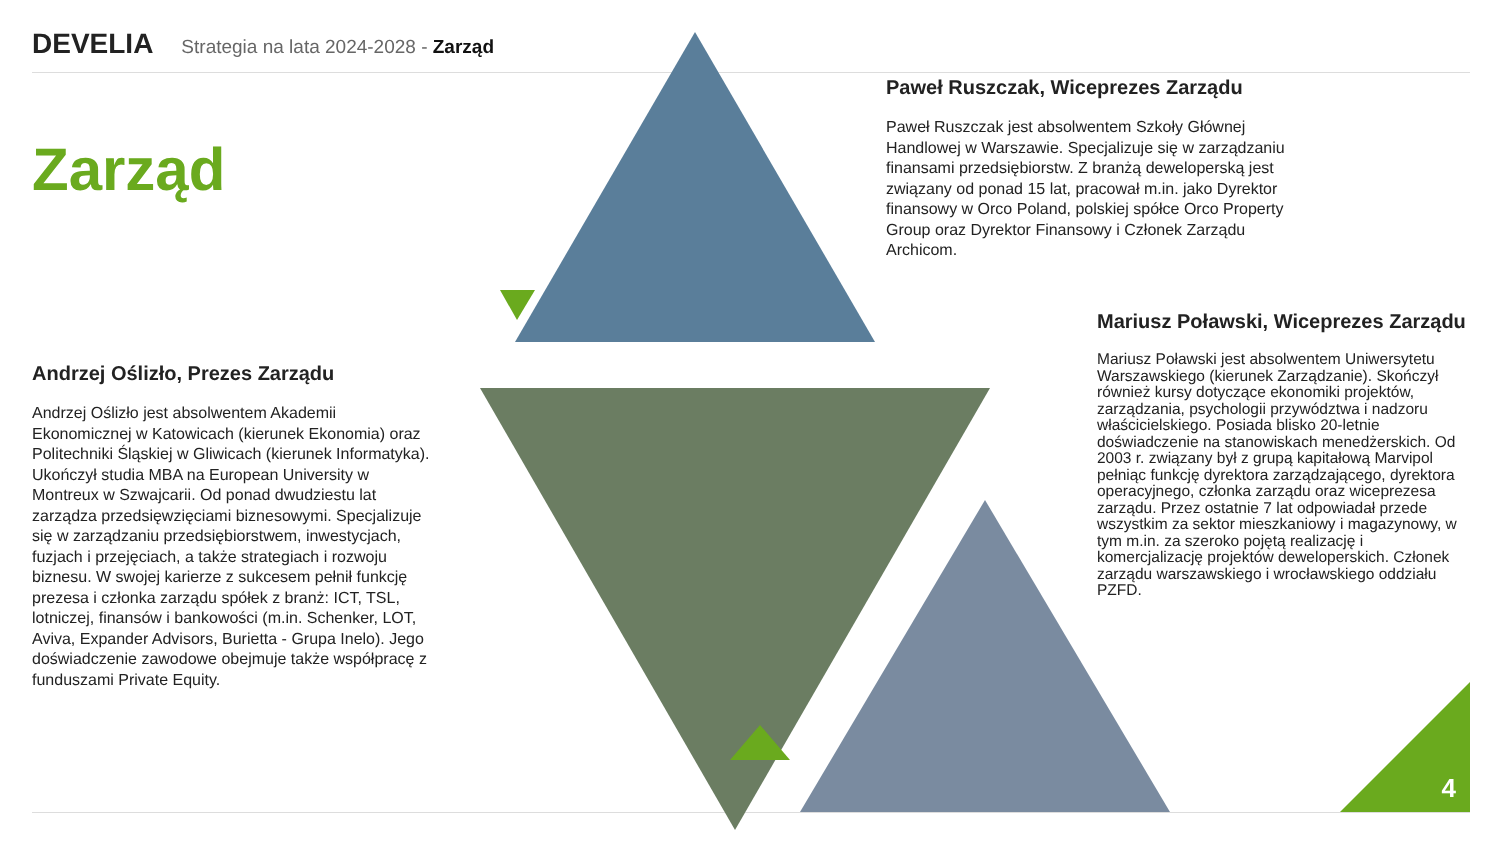DEVELIA Strategia na lata 2024-2028 - Zarząd
Zarząd
Andrzej Oślizło, Prezes Zarządu
Andrzej Oślizło jest absolwentem Akademii Ekonomicznej w Katowicach (kierunek Ekonomia) oraz Politechniki Śląskiej w Gliwicach (kierunek Informatyka). Ukończył studia MBA na European University w Montreux w Szwajcarii. Od ponad dwudziestu lat zarządza przedsięwzięciami biznesowymi. Specjalizuje się w zarządzaniu przedsiębiorstwem, inwestycjach, fuzjach i przejęciach, a także strategiach i rozwoju biznesu. W swojej karierze z sukcesem pełnił funkcję prezesa i członka zarządu spółek z branż: ICT, TSL, lotniczej, finansów i bankowości (m.in. Schenker, LOT, Aviva, Expander Advisors, Burietta - Grupa Inelo). Jego doświadczenie zawodowe obejmuje także współpracę z funduszami Private Equity.
Paweł Ruszczak, Wiceprezes Zarządu
Paweł Ruszczak jest absolwentem Szkoły Głównej Handlowej w Warszawie. Specjalizuje się w zarządzaniu finansami przedsiębiorstw. Z branżą deweloperską jest związany od ponad 15 lat, pracował m.in. jako Dyrektor finansowy w Orco Poland, polskiej spółce Orco Property Group oraz Dyrektor Finansowy i Członek Zarządu Archicom.
Mariusz Poławski, Wiceprezes Zarządu
Mariusz Poławski jest absolwentem Uniwersytetu Warszawskiego (kierunek Zarządzanie). Skończył również kursy dotyczące ekonomiki projektów, zarządzania, psychologii przywództwa i nadzoru właścicielskiego. Posiada blisko 20-letnie doświadczenie na stanowiskach menedżerskich. Od 2003 r. związany był z grupą kapitałową Marvipol pełniąc funkcję dyrektora zarządzającego, dyrektora operacyjnego, członka zarządu oraz wiceprezesa zarządu. Przez ostatnie 7 lat odpowiadał przede wszystkim za sektor mieszkaniowy i magazynowy, w tym m.in. za szeroko pojętą realizację i komercjalizację projektów deweloperskich. Członek zarządu warszawskiego i wrocławskiego oddziału PZFD.
4